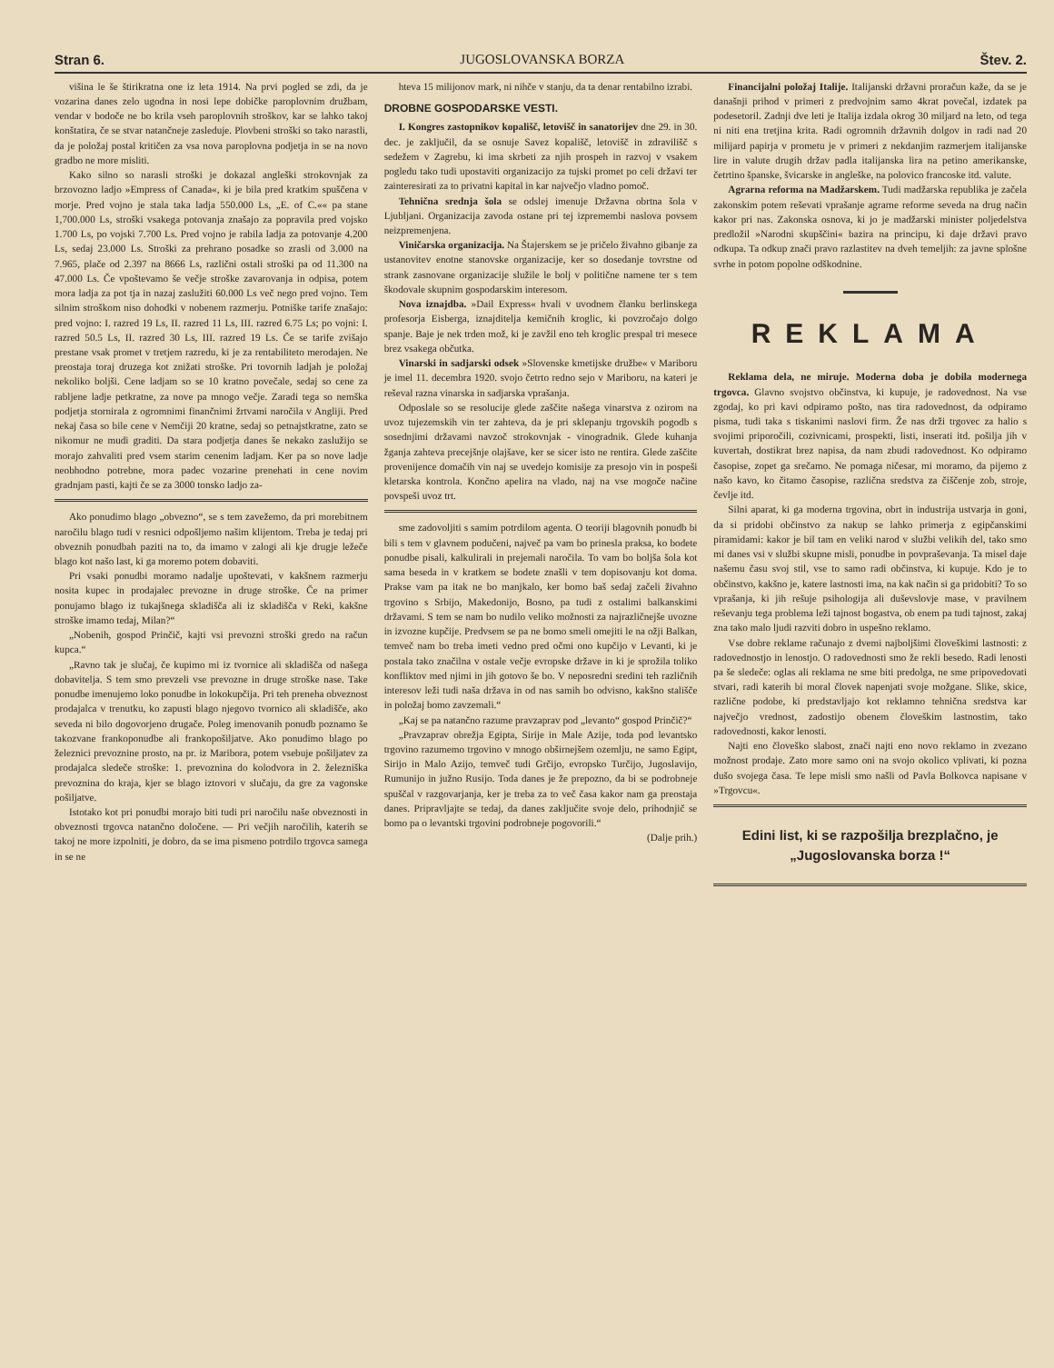Stran 6. JUGOSLOVANSKA BORZA Štev. 2.
višina le še štirikratna one iz leta 1914. Na prvi pogled se zdi, da je vozarina danes zelo ugodna in nosi lepe dobičke paroplovnim družbam, vendar v bodoče ne bo krila vseh paroplovnih stroškov, kar se lahko takoj konštatira, če se stvar natančneje zasleduje. Plovbeni stroški so tako narastli, da je položaj postal kritičen za vsa nova paroplovna podjetja in se na novo gradbo ne more misliti.
Kako silno so narasli stroški je dokazal angleški strokovnjak za brzovozno ladjo »Empress of Canada«, ki je bila pred kratkim spuščena v morje. Pred vojno je stala taka ladja 550.000 Ls, „E. of C.«« pa stane 1,700.000 Ls, stroški vsakega potovanja znašajo za popravila pred vojsko 1.700 Ls, po vojski 7.700 Ls. Pred vojno je rabila ladja za potovanje 4.200 Ls, sedaj 23.000 Ls. Stroški za prehrano posadke so zrasli od 3.000 na 7.965, plače od 2.397 na 8666 Ls, različni ostali stroški pa od 11.300 na 47.000 Ls. Če vpoštevamo še večje stroške zavarovanja in odpisa, potem mora ladja za pot tja in nazaj zaslužiti 60.000 Ls več nego pred vojno. Tem silnim stroškom niso dohodki v nobenem razmerju. Potniške tarife znašajo: pred vojno: I. razred 19 Ls, II. razred 11 Ls, III. razred 6.75 Ls; po vojni: I. razred 50.5 Ls, II. razred 30 Ls, III. razred 19 Ls. Če se tarife zvišajo prestane vsak promet v tretjem razredu, ki je za rentabiliteto merodajen. Ne preostaja toraj druzega kot znižati stroške. Pri tovornih ladjah je položaj nekoliko boljši. Cene ladjam so se 10 kratno povečale, sedaj so cene za rabljene ladje petkratne, za nove pa mnogo večje. Zaradi tega so nemška podjetja stornirala z ogromnimi finančnimi žrtvami naročila v Angliji. Pred nekaj časa so bile cene v Nemčiji 20 kratne, sedaj so petnajstkratne, zato se nikomur ne mudi graditi. Da stara podjetja danes še nekako zaslužijo se morajo zahvaliti pred vsem starim cenenim ladjam. Ker pa so nove ladje neobhodno potrebne, mora padec vozarine prenehati in cene novim gradnjam pasti, kajti če se za 3000 tonsko ladjo za-
Ako ponudimo blago „obvezno“, se s tem zavežemo, da pri morebitnem naročilu blago tudi v resnici odpošljemo našim klijentom. Treba je tedaj pri obveznih ponudbah paziti na to, da imamo v zalogi ali kje drugje ležeče blago kot našo last, ki ga moremo potem dobaviti.
Pri vsaki ponudbi moramo nadalje upoštevati, v kakšnem razmerju nosita kupec in prodajalec prevozne in druge stroške. Če na primer ponujamo blago iz tukajšnega skladišča ali iz skladišča v Reki, kakšne stroške imamo tedaj, Milan?“
„Nobenih, gospod Prinčič, kajti vsi prevozni stroški gredo na račun kupca.“
„Ravno tak je slučaj, če kupimo mi iz tvornice ali skladišča od našega dobavitelja. S tem smo prevzeli vse prevozne in druge stroške nase. Take ponudbe imenujemo loko ponudbe in lokokupčija. Pri teh preneha obveznost prodajalca v trenutku, ko zapusti blago njegovo tvornico ali skladišče, ako seveda ni bilo dogovorjeno drugače. Poleg imenovanih ponudb poznamo še takozvane frankoponudbe ali frankopošiljatve. Ako ponudimo blago po železnici prevoznine prosto, na pr. iz Maribora, potem vsebuje pošiljatev za prodajalca sledeče stroške: 1. prevoznina do kolodvora in 2. železniška prevoznina do kraja, kjer se blago iztovori v slučaju, da gre za vagonske pošiljatve.
Istotako kot pri ponudbi morajo biti tudi pri naročilu naše obveznosti in obveznosti trgovca natančno določene. — Pri večjih naročilih, katerih se takoj ne more izpolniti, je dobro, da se ima pismeno potrdilo trgovca samega in se ne
hteva 15 milijonov mark, ni nihče v stanju, da ta denar rentabilno izrabi.
DROBNE GOSPODARSKE VESTI.
I. Kongres zastopnikov kopališč, letovišč in sanatorijev dne 29. in 30. dec. je zaključil, da se osnuje Savez kopališč, letovišč in zdravilišč s sedežem v Zagrebu, ki ima skrbeti za njih prospeh in razvoj v vsakem pogledu tako tudi upostaviti organizacijo za tujski promet po celi državi ter zainteresirati za to privatni kapital in kar največjo vladno pomoč.
Tehnična srednja šola se odslej imenuje Državna obrtna šola v Ljubljani. Organizacija zavoda ostane pri tej izpremembi naslova povsem neizpremenjena.
Viničarska organizacija. Na Štajerskem se je pričelo živahno gibanje za ustanovitev enotne stanovske organizacije, ker so dosedanje tovrstne od strank zasnovane organizacije služile le bolj v politične namene ter s tem škodovale skupnim gospodarskim interesom.
Nova iznajdba. »Dail Express« hvali v uvodnem članku berlinskega profesorja Eisberga, iznajditelja kemičnih kroglic, ki povzročajo dolgo spanje. Baje je nek trden mož, ki je zavžil eno teh kroglic prespal tri mesece brez vsakega občutka.
Vinarski in sadjarski odsek »Slovenske kmetijske družbe« v Mariboru je imel 11. decembra 1920. svojo četrto redno sejo v Mariboru, na kateri je reševal razna vinarska in sadjarska vprašanja.
Odposlale so se resolucije glede zaščite našega vinarstva z ozirom na uvoz tujezemskih vin ter zahteva, da je pri sklepanju trgovskih pogodb s sosednjimi državami navzoč strokovnjak - vinogradnik. Glede kuhanja žganja zahteva precejšnje olajšave, ker se sicer isto ne rentira. Glede zaščite provenijence domačih vin naj se uvedejo komisije za presojo vin in pospeši kletarska kontrola. Končno apelira na vlado, naj na vse mogoče načine povspeši uvoz trt.
sme zadovoljiti s samim potrdilom agenta. O teoriji blagovnih ponudb bi bili s tem v glavnem podučeni, največ pa vam bo prinesla praksa, ko bodete ponudbe pisali, kalkulirali in prejemali naročila. To vam bo boljša šola kot sama beseda in v kratkem se bodete znašli v tem dopisovanju kot doma. Prakse vam pa itak ne bo manjkalo, ker bomo baš sedaj začeli živahno trgovino s Srbijo, Makedonijo, Bosno, pa tudi z ostalimi balkanskimi državami. S tem se nam bo nudilo veliko možnosti za najrazličnejše uvozne in izvozne kupčije. Predvsem se pa ne bomo smeli omejiti le na ožji Balkan, temveč nam bo treba imeti vedno pred očmi ono kupčijo v Levanti, ki je postala tako značilna v ostale večje evropske države in ki je sprožila toliko konfliktov med njimi in jih gotovo še bo. V neposredni sredini teh različnih interesov leži tudi naša država in od nas samih bo odvisno, kakšno stališče in položaj bomo zavzemali.“
„Kaj se pa natančno razume pravzaprav pod „levanto“ gospod Prinčič?“
„Pravzaprav obrežja Egipta, Sirije in Male Azije, toda pod levantsko trgovino razumemo trgovino v mnogo obširnejšem ozemlju, ne samo Egipt, Sirijo in Malo Azijo, temveč tudi Grčijo, evropsko Turčijo, Jugoslavijo, Rumunijo in južno Rusijo. Toda danes je že prepozno, da bi se podrobneje spuščal v razgovarjanja, ker je treba za to več časa kakor nam ga preostaja danes. Pripravljajte se tedaj, da danes zaključite svoje delo, prihodnjič se bomo pa o levantski trgovini podrobneje pogovorili.“
(Dalje prih.)
Financijalni položaj Italije. Italijanski državni proračun kaže, da se je današnji prihod v primeri z predvojnim samo 4krat povečal, izdatek pa podesetoril. Zadnji dve leti je Italija izdala okrog 30 miljard na leto, od tega ni niti ena tretjina krita. Radi ogromnih državnih dolgov in radi nad 20 milijard papirja v prometu je v primeri z nekdanjim razmerjem italijanske lire in valute drugih držav padla italijanska lira na petino amerikanske, četrtino španske, švicarske in angleške, na polovico francoske itd. valute.
Agrarna reforma na Madžarskem. Tudi madžarska republika je začela zakonskim potem reševati vprašanje agrarne reforme seveda na drug način kakor pri nas. Zakonska osnova, ki jo je madžarski minister poljedelstva predložil »Narodni skupščini« bazira na principu, ki daje državi pravo odkupa. Ta odkup znači pravo razlastitev na dveh temeljih: za javne splošne svrhe in potom popolne odškodnine.
REKLAMA
Reklama dela, ne miruje. Moderna doba je dobila modernega trgovca. Glavno svojstvo občinstva, ki kupuje, je radovednost. Na vse zgodaj, ko pri kavi odpiramo pošto, nas tira radovednost, da odpiramo pisma, tudi taka s tiskanimi naslovi firm. Že nas drži trgovec za halio s svojimi priporočili, cozivnicami, prospekti, listi, inserati itd. pošilja jih v kuvertah, dostikrat brez napisa, da nam zbudi radovednost. Ko odpiramo časopise, zopet ga srečamo. Ne pomaga ničesar, mi moramo, da pijemo z našo kavo, ko čitamo časopise, različna sredstva za čiščenje zob, stroje, čevlje itd.
Silni aparat, ki ga moderna trgovina, obrt in industrija ustvarja in goni, da si pridobi občinstvo za nakup se lahko primerja z egipčanskimi piramidami: kakor je bil tam en veliki narod v službi velikih del, tako smo mi danes vsi v službi skupne misli, ponudbe in povpraševanja. Ta misel daje našemu času svoj stil, vse to samo radi občinstva, ki kupuje. Kdo je to občinstvo, kakšno je, katere lastnosti ima, na kak način si ga pridobiti? To so vprašanja, ki jih rešuje psihologija ali duševslovje mase, v pravilnem reševanju tega problema leži tajnost bogastva, ob enem pa tudi tajnost, zakaj zna tako malo ljudi razviti dobro in uspešno reklamo.
Vse dobre reklame računajo z dvemi najboljšimi človeškimi lastnosti: z radovednostjo in lenostjo. O radovednosti smo že rekli besedo. Radi lenosti pa še sledeče: oglas ali reklama ne sme biti predolga, ne sme pripovedovati stvari, radi katerih bi moral človek napenjati svoje možgane. Slike, skice, različne podobe, ki predstavljajo kot reklamno tehnična sredstva kar največjo vrednost, zadostijo obenem človeškim lastnostim, tako radovednosti, kakor lenosti.
Najti eno človeško slabost, znači najti eno novo reklamo in zvezano možnost prodaje. Zato more samo oni na svojo okolico vplivati, ki pozna dušo svojega časa. Te lepe misli smo našli od Pavla Bolkovca napisane v »Trgovcu«.
Edini list, ki se razpošilja brezplačno, je „Jugoslovanska borza !“